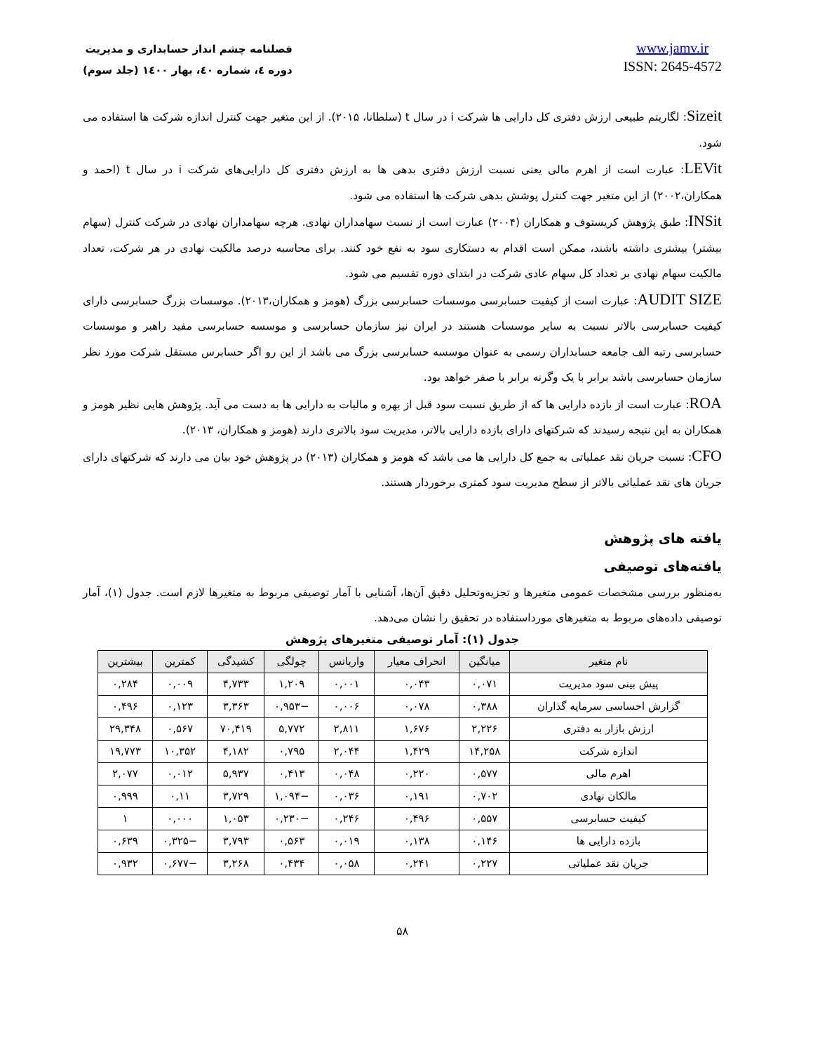فصلنامه چشم انداز حسابداری و مدیریت
دوره ٤، شماره ٤٠، بهار ١٤٠٠ (جلد سوم)
www.jamv.ir
ISSN: 2645-4572
Sizeit: لگاریتم طبیعی ارزش دفتری کل دارایی ها شرکت i در سال t (سلطانا، ۲۰۱۵). از این متغیر جهت کنترل اندازه شرکت ها استفاده می شود.
LEVit: عبارت است از اهرم مالی یعنی نسبت ارزش دفتری بدهی ها به ارزش دفتری کل دارایی‌های شرکت i در سال t (احمد و همکاران،۲۰۰۲) از این متغیر جهت کنترل پوشش بدهی شرکت ها استفاده می شود.
INSit: طبق پژوهش کریستوف و همکاران (۲۰۰۴) عبارت است از نسبت سهامداران نهادی. هرچه سهامداران نهادی در شرکت کنترل (سهام بیشتر) بیشتری داشته باشند، ممکن است اقدام به دستکاری سود به نفع خود کنند. برای محاسبه درصد مالکیت نهادی در هر شرکت، تعداد مالکیت سهام نهادی بر تعداد کل سهام عادی شرکت در ابتدای دوره تقسیم می شود.
AUDIT SIZE: عبارت است از کیفیت حسابرسی موسسات حسابرسی بزرگ (هومز و همکاران،۲۰۱۳). موسسات بزرگ حسابرسی دارای کیفیت حسابرسی بالاتر نسبت به سایر موسسات هستند در ایران نیز سازمان حسابرسی و موسسه حسابرسی مفید راهبر و موسسات حسابرسی رتبه الف جامعه حسابداران رسمی به عنوان موسسه حسابرسی بزرگ می باشد از این رو اگر حسابرس مستقل شرکت مورد نظر سازمان حسابرسی باشد برابر با یک وگرنه برابر با صفر خواهد بود.
ROA: عبارت است از بازده دارایی ها که از طریق نسبت سود قبل از بهره و مالیات به دارایی ها به دست می آید. پژوهش هایی نظیر هومز و همکاران به این نتیجه رسیدند که شرکتهای دارای بازده دارایی بالاتر، مدیریت سود بالاتری دارند (هومز و همکاران، ۲۰۱۳).
CFO: نسبت جریان نقد عملیاتی به جمع کل دارایی ها می باشد که هومز و همکاران (۲۰۱۳) در پژوهش خود بیان می دارند که شرکتهای دارای جریان های نقد عملیاتی بالاتر از سطح مدیریت سود کمتری برخوردار هستند.
یافته های پژوهش
یافته‌های توصیفی
به‌منظور بررسی مشخصات عمومی متغیرها و تجزیه‌وتحلیل دقیق آن‌ها، آشنایی با آمار توصیفی مربوط به متغیرها لازم است. جدول (۱)، آمار توصیفی داده‌های مربوط به متغیرهای مورداستفاده در تحقیق را نشان می‌دهد.
جدول (۱): آمار توصیفی متغیرهای پژوهش
| نام متغیر | میانگین | انحراف معیار | واریانس | چولگی | کشیدگی | کمترین | بیشترین |
| --- | --- | --- | --- | --- | --- | --- | --- |
| پیش بینی سود مدیریت | ۰,۰۷۱ | ۰,۰۴۳ | ۰,۰۰۱ | ۱,۲۰۹ | ۴,۷۳۳ | ۰,۰۰۹ | ۰,۲۸۴ |
| گزارش احساسی سرمایه گذاران | ۰,۳۸۸ | ۰,۰۷۸ | ۰,۰۰۶ | −۰,۹۵۳ | ۳,۳۶۳ | ۰,۱۲۳ | ۰,۴۹۶ |
| ارزش بازار به دفتری | ۲,۲۲۶ | ۱,۶۷۶ | ۲,۸۱۱ | ۵,۷۷۲ | ۷۰,۴۱۹ | ۰,۵۶۷ | ۲۹,۳۴۸ |
| اندازه شرکت | ۱۴,۲۵۸ | ۱,۴۲۹ | ۲,۰۴۴ | ۰,۷۹۵ | ۴,۱۸۲ | ۱۰,۳۵۲ | ۱۹,۷۷۳ |
| اهرم مالی | ۰,۵۷۷ | ۰,۲۲۰ | ۰,۰۴۸ | ۰,۴۱۳ | ۵,۹۳۷ | ۰,۰۱۲ | ۲,۰۷۷ |
| مالکان نهادی | ۰,۷۰۲ | ۰,۱۹۱ | ۰,۰۳۶ | −۱,۰۹۴ | ۳,۷۲۹ | ۰,۱۱ | ۰,۹۹۹ |
| کیفیت حسابرسی | ۰,۵۵۷ | ۰,۴۹۶ | ۰,۲۴۶ | −۰,۲۳۰ | ۱,۰۵۳ | ۰,۰۰۰ | ۱ |
| بازده دارایی ها | ۰,۱۴۶ | ۰,۱۳۸ | ۰,۰۱۹ | ۰,۵۶۳ | ۳,۷۹۳ | −۰,۳۲۵ | ۰,۶۳۹ |
| جریان نقد عملیاتی | ۰,۲۲۷ | ۰,۲۴۱ | ۰,۰۵۸ | ۰,۴۳۴ | ۳,۲۶۸ | −۰,۶۷۷ | ۰,۹۳۲ |
۵۸